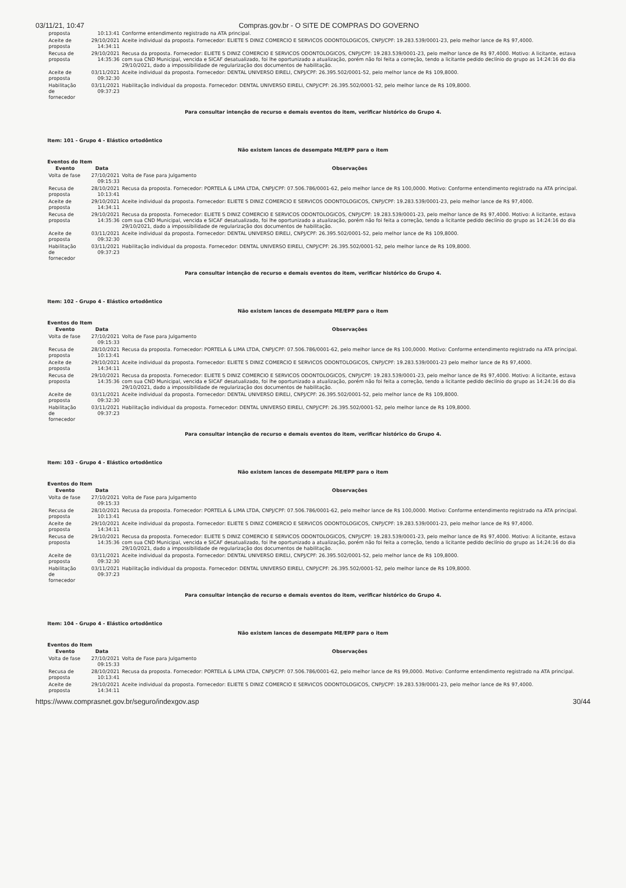03/11/21, 10:47 Compras.gov.br - O SITE DE COMPRAS DO GOVERNO
| proposta | 10:13:41 | Conforme entendimento registrado na ATA principal. |
| Aceite de proposta | 29/10/2021 14:34:11 | Aceite individual da proposta. Fornecedor: ELIETE S DINIZ COMERCIO E SERVICOS ODONTOLOGICOS, CNPJ/CPF: 19.283.539/0001-23, pelo melhor lance de R$ 97,4000. |
| Recusa de proposta | 29/10/2021 14:35:36 | Recusa da proposta. Fornecedor: ELIETE S DINIZ COMERCIO E SERVICOS ODONTOLOGICOS, CNPJ/CPF: 19.283.539/0001-23, pelo melhor lance de R$ 97,4000. Motivo: A licitante, estava com sua CND Municipal, vencida e SICAF desatualizado, foi lhe oportunizado a atualização, porém não foi feita a correção, tendo a licitante pedido declínio do grupo as 14:24:16 do dia 29/10/2021, dado a impossibilidade de regularização dos documentos de habilitação. |
| Aceite de proposta | 03/11/2021 09:32:30 | Aceite individual da proposta. Fornecedor: DENTAL UNIVERSO EIRELI, CNPJ/CPF: 26.395.502/0001-52, pelo melhor lance de R$ 109,8000. |
| Habilitação de fornecedor | 03/11/2021 09:37:23 | Habilitação individual da proposta. Fornecedor: DENTAL UNIVERSO EIRELI, CNPJ/CPF: 26.395.502/0001-52, pelo melhor lance de R$ 109,8000. |
Para consultar intenção de recurso e demais eventos do item, verificar histórico do Grupo 4.
Item: 101 - Grupo 4 - Elástico ortodôntico
Não existem lances de desempate ME/EPP para o item
Eventos do Item
| Evento | Data | Observações |
| --- | --- | --- |
| Volta de fase | 27/10/2021 09:15:33 | Volta de Fase para Julgamento |
| Recusa de proposta | 28/10/2021 10:13:41 | Recusa da proposta. Fornecedor: PORTELA & LIMA LTDA, CNPJ/CPF: 07.506.786/0001-62, pelo melhor lance de R$ 100,0000. Motivo: Conforme entendimento registrado na ATA principal. |
| Aceite de proposta | 29/10/2021 14:34:11 | Aceite individual da proposta. Fornecedor: ELIETE S DINIZ COMERCIO E SERVICOS ODONTOLOGICOS, CNPJ/CPF: 19.283.539/0001-23, pelo melhor lance de R$ 97,4000. |
| Recusa de proposta | 29/10/2021 14:35:36 | Recusa da proposta. Fornecedor: ELIETE S DINIZ COMERCIO E SERVICOS ODONTOLOGICOS, CNPJ/CPF: 19.283.539/0001-23, pelo melhor lance de R$ 97,4000. Motivo: A licitante, estava com sua CND Municipal, vencida e SICAF desatualizado, foi lhe oportunizado a atualização, porém não foi feita a correção, tendo a licitante pedido declínio do grupo as 14:24:16 do dia 29/10/2021, dado a impossibilidade de regularização dos documentos de habilitação. |
| Aceite de proposta | 03/11/2021 09:32:30 | Aceite individual da proposta. Fornecedor: DENTAL UNIVERSO EIRELI, CNPJ/CPF: 26.395.502/0001-52, pelo melhor lance de R$ 109,8000. |
| Habilitação de fornecedor | 03/11/2021 09:37:23 | Habilitação individual da proposta. Fornecedor: DENTAL UNIVERSO EIRELI, CNPJ/CPF: 26.395.502/0001-52, pelo melhor lance de R$ 109,8000. |
Para consultar intenção de recurso e demais eventos do item, verificar histórico do Grupo 4.
Item: 102 - Grupo 4 - Elástico ortodôntico
Não existem lances de desempate ME/EPP para o item
Eventos do Item
| Evento | Data | Observações |
| --- | --- | --- |
| Volta de fase | 27/10/2021 09:15:33 | Volta de Fase para Julgamento |
| Recusa de proposta | 28/10/2021 10:13:41 | Recusa da proposta. Fornecedor: PORTELA & LIMA LTDA, CNPJ/CPF: 07.506.786/0001-62, pelo melhor lance de R$ 100,0000. Motivo: Conforme entendimento registrado na ATA principal. |
| Aceite de proposta | 29/10/2021 14:34:11 | Aceite individual da proposta. Fornecedor: ELIETE S DINIZ COMERCIO E SERVICOS ODONTOLOGICOS, CNPJ/CPF: 19.283.539/0001-23 pelo melhor lance de R$ 97,4000. |
| Recusa de proposta | 29/10/2021 14:35:36 | Recusa da proposta. Fornecedor: ELIETE S DINIZ COMERCIO E SERVICOS ODONTOLOGICOS, CNPJ/CPF: 19.283.539/0001-23, pelo melhor lance de R$ 97,4000. Motivo: A licitante, estava com sua CND Municipal, vencida e SICAF desatualizado, foi lhe oportunizado a atualização, porém não foi feita a correção, tendo a licitante pedido declínio do grupo as 14:24:16 do dia 29/10/2021, dado a impossibilidade de regularização dos documentos de habilitação. |
| Aceite de proposta | 03/11/2021 09:32:30 | Aceite individual da proposta. Fornecedor: DENTAL UNIVERSO EIRELI, CNPJ/CPF: 26.395.502/0001-52, pelo melhor lance de R$ 109,8000. |
| Habilitação de fornecedor | 03/11/2021 09:37:23 | Habilitação individual da proposta. Fornecedor: DENTAL UNIVERSO EIRELI, CNPJ/CPF: 26.395.502/0001-52, pelo melhor lance de R$ 109,8000. |
Para consultar intenção de recurso e demais eventos do item, verificar histórico do Grupo 4.
Item: 103 - Grupo 4 - Elástico ortodôntico
Não existem lances de desempate ME/EPP para o item
Eventos do Item
| Evento | Data | Observações |
| --- | --- | --- |
| Volta de fase | 27/10/2021 09:15:33 | Volta de Fase para Julgamento |
| Recusa de proposta | 28/10/2021 10:13:41 | Recusa da proposta. Fornecedor: PORTELA & LIMA LTDA, CNPJ/CPF: 07.506.786/0001-62, pelo melhor lance de R$ 100,0000. Motivo: Conforme entendimento registrado na ATA principal. |
| Aceite de proposta | 29/10/2021 14:34:11 | Aceite individual da proposta. Fornecedor: ELIETE S DINIZ COMERCIO E SERVICOS ODONTOLOGICOS, CNPJ/CPF: 19.283.539/0001-23, pelo melhor lance de R$ 97,4000. |
| Recusa de proposta | 29/10/2021 14:35:36 | Recusa da proposta. Fornecedor: ELIETE S DINIZ COMERCIO E SERVICOS ODONTOLOGICOS, CNPJ/CPF: 19.283.539/0001-23, pelo melhor lance de R$ 97,4000. Motivo: A licitante, estava com sua CND Municipal, vencida e SICAF desatualizado, foi lhe oportunizado a atualização, porém não foi feita a correção, tendo a licitante pedido declínio do grupo as 14:24:16 do dia 29/10/2021, dado a impossibilidade de regularização dos documentos de habilitação. |
| Aceite de proposta | 03/11/2021 09:32:30 | Aceite individual da proposta. Fornecedor: DENTAL UNIVERSO EIRELI, CNPJ/CPF: 26.395.502/0001-52, pelo melhor lance de R$ 109,8000. |
| Habilitação de fornecedor | 03/11/2021 09:37:23 | Habilitação individual da proposta. Fornecedor: DENTAL UNIVERSO EIRELI, CNPJ/CPF: 26.395.502/0001-52, pelo melhor lance de R$ 109,8000. |
Para consultar intenção de recurso e demais eventos do item, verificar histórico do Grupo 4.
Item: 104 - Grupo 4 - Elástico ortodôntico
Não existem lances de desempate ME/EPP para o item
Eventos do Item
| Evento | Data | Observações |
| --- | --- | --- |
| Volta de fase | 27/10/2021 09:15:33 | Volta de Fase para Julgamento |
| Recusa de proposta | 28/10/2021 10:13:41 | Recusa da proposta. Fornecedor: PORTELA & LIMA LTDA, CNPJ/CPF: 07.506.786/0001-62, pelo melhor lance de R$ 99,0000. Motivo: Conforme entendimento registrado na ATA principal. |
| Aceite de proposta | 29/10/2021 14:34:11 | Aceite individual da proposta. Fornecedor: ELIETE S DINIZ COMERCIO E SERVICOS ODONTOLOGICOS, CNPJ/CPF: 19.283.539/0001-23, pelo melhor lance de R$ 97,4000. |
https://www.comprasnet.gov.br/seguro/indexgov.asp 30/44